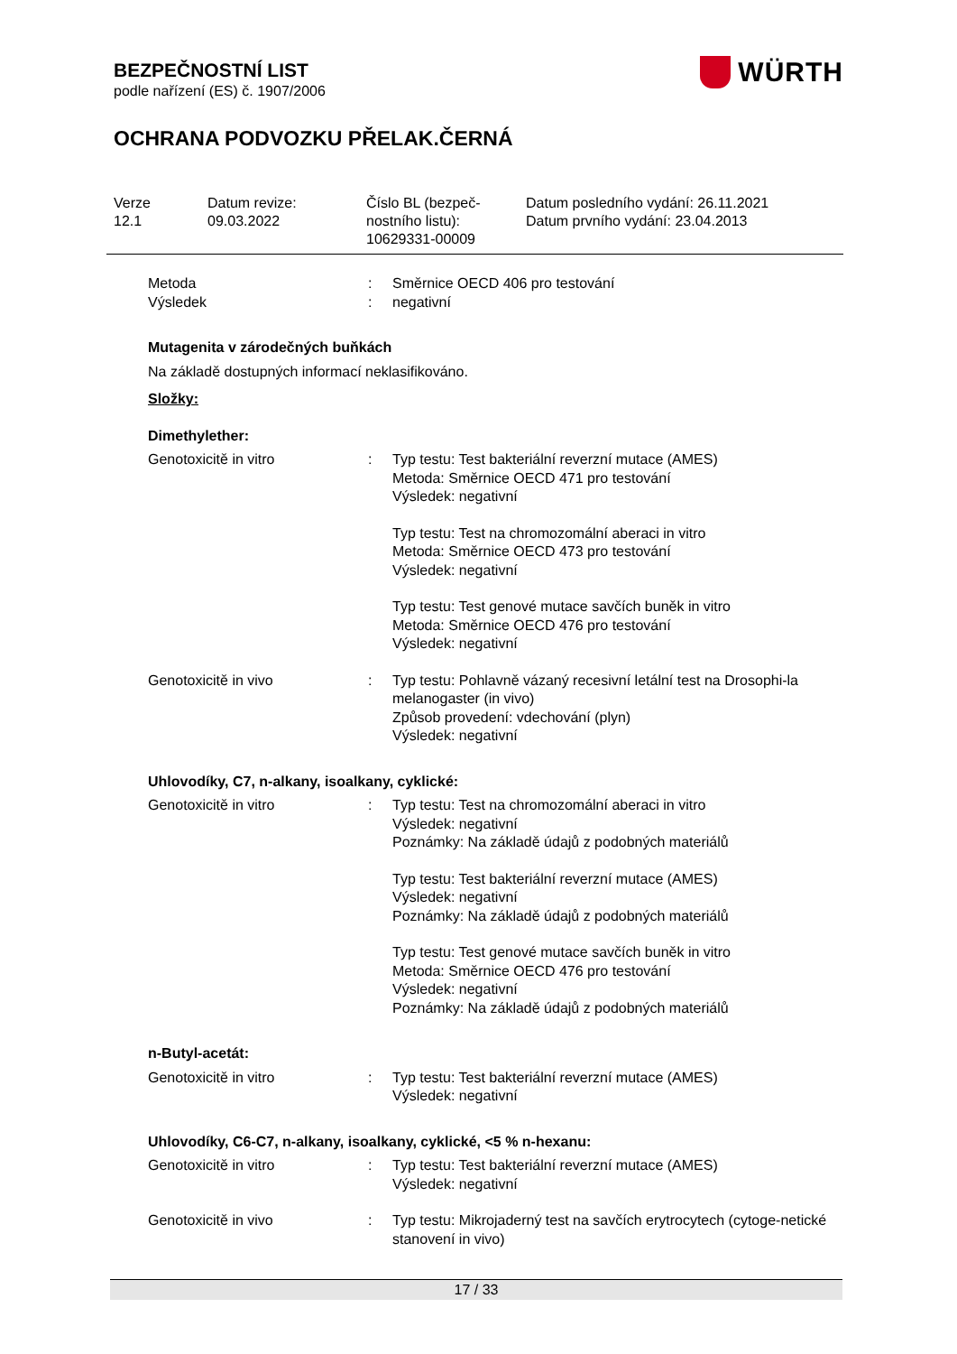WÜRTH
BEZPEČNOSTNÍ LIST
podle nařízení (ES) č. 1907/2006
OCHRANA PODVOZKU PŘELAK.ČERNÁ
Verze
12.1
Datum revize:
09.03.2022
Číslo BL (bezpeč-
nostního listu):
10629331-00009
Datum posledního vydání: 26.11.2021
Datum prvního vydání: 23.04.2013
Metoda : Směrnice OECD 406 pro testování
Výsledek : negativní
Mutagenita v zárodečných buňkách
Na základě dostupných informací neklasifikováno.
Složky:
Dimethylether:
Genotoxicitě in vitro : Typ testu: Test bakteriální reverzní mutace (AMES)
Metoda: Směrnice OECD 471 pro testování
Výsledek: negativní
Typ testu: Test na chromozomální aberaci in vitro
Metoda: Směrnice OECD 473 pro testování
Výsledek: negativní
Typ testu: Test genové mutace savčích buněk in vitro
Metoda: Směrnice OECD 476 pro testování
Výsledek: negativní
Genotoxicitě in vivo : Typ testu: Pohlavně vázaný recesivní letální test na Drosophi-la melanogaster (in vivo)
Způsob provedení: vdechování (plyn)
Výsledek: negativní
Uhlovodíky, C7, n-alkany, isoalkany, cyklické:
Genotoxicitě in vitro : Typ testu: Test na chromozomální aberaci in vitro
Výsledek: negativní
Poznámky: Na základě údajů z podobných materiálů
Typ testu: Test bakteriální reverzní mutace (AMES)
Výsledek: negativní
Poznámky: Na základě údajů z podobných materiálů
Typ testu: Test genové mutace savčích buněk in vitro
Metoda: Směrnice OECD 476 pro testování
Výsledek: negativní
Poznámky: Na základě údajů z podobných materiálů
n-Butyl-acetát:
Genotoxicitě in vitro : Typ testu: Test bakteriální reverzní mutace (AMES)
Výsledek: negativní
Uhlovodíky, C6-C7, n-alkany, isoalkany, cyklické, <5 % n-hexanu:
Genotoxicitě in vitro : Typ testu: Test bakteriální reverzní mutace (AMES)
Výsledek: negativní
Genotoxicitě in vivo : Typ testu: Mikrojaderný test na savčích erytrocytech (cytoge-netické stanovení in vivo)
17 / 33